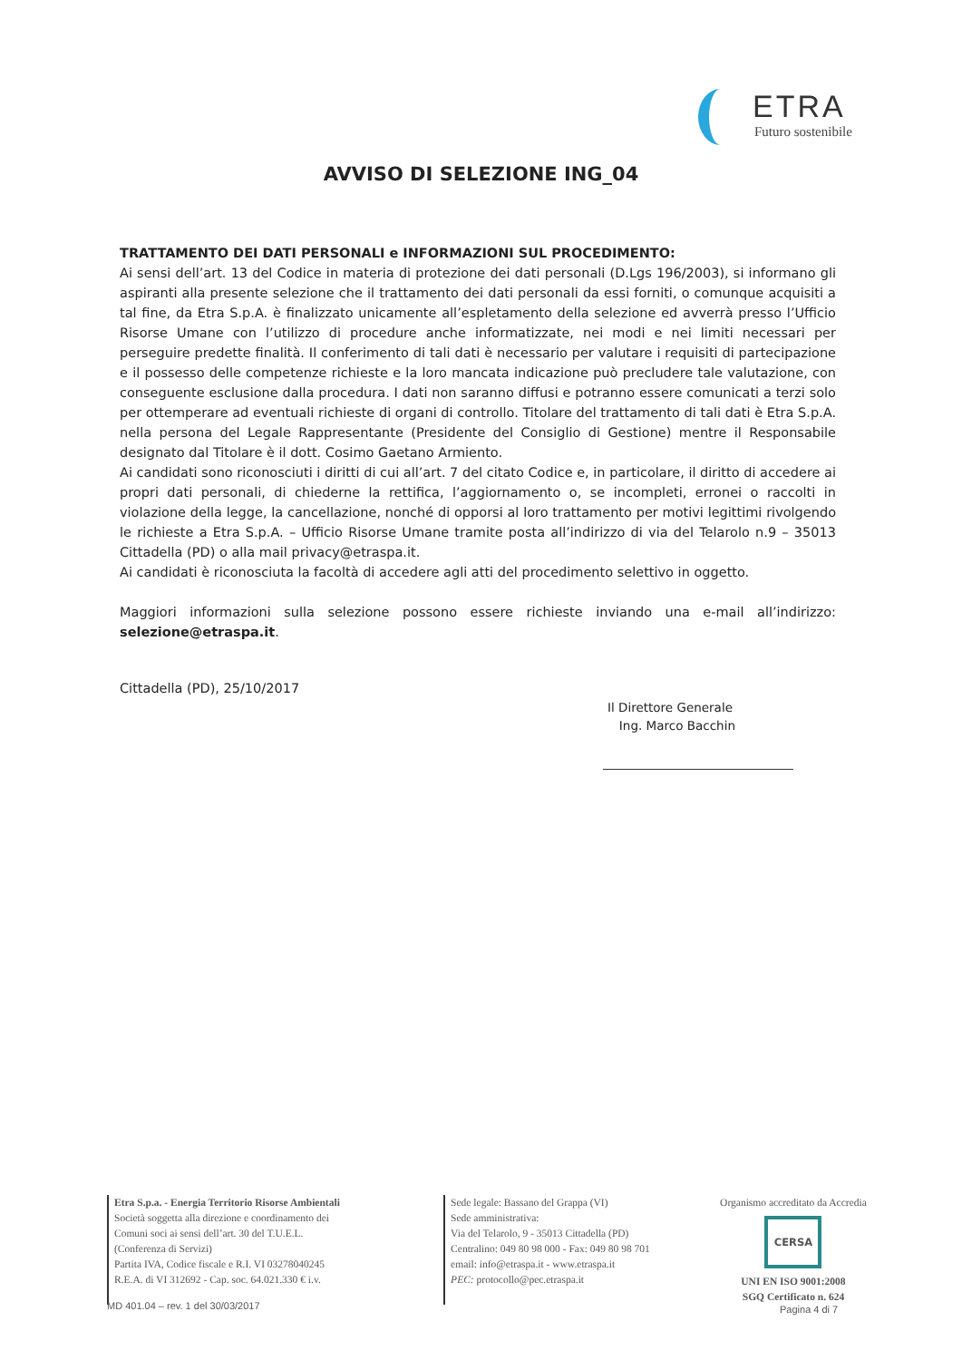ETRA
Futuro sostenibile
AVVISO DI SELEZIONE ING_04
TRATTAMENTO DEI DATI PERSONALI e INFORMAZIONI SUL PROCEDIMENTO:
Ai sensi dell’art. 13 del Codice in materia di protezione dei dati personali (D.Lgs 196/2003), si informano gli aspiranti alla presente selezione che il trattamento dei dati personali da essi forniti, o comunque acquisiti a tal fine, da Etra S.p.A. è finalizzato unicamente all’espletamento della selezione ed avverrà presso l’Ufficio Risorse Umane con l’utilizzo di procedure anche informatizzate, nei modi e nei limiti necessari per perseguire predette finalità. Il conferimento di tali dati è necessario per valutare i requisiti di partecipazione e il possesso delle competenze richieste e la loro mancata indicazione può precludere tale valutazione, con conseguente esclusione dalla procedura. I dati non saranno diffusi e potranno essere comunicati a terzi solo per ottemperare ad eventuali richieste di organi di controllo. Titolare del trattamento di tali dati è Etra S.p.A. nella persona del Legale Rappresentante (Presidente del Consiglio di Gestione) mentre il Responsabile designato dal Titolare è il dott. Cosimo Gaetano Armiento.
Ai candidati sono riconosciuti i diritti di cui all’art. 7 del citato Codice e, in particolare, il diritto di accedere ai propri dati personali, di chiederne la rettifica, l’aggiornamento o, se incompleti, erronei o raccolti in violazione della legge, la cancellazione, nonché di opporsi al loro trattamento per motivi legittimi rivolgendo le richieste a Etra S.p.A. – Ufficio Risorse Umane tramite posta all’indirizzo di via del Telarolo n.9 – 35013 Cittadella (PD) o alla mail privacy@etraspa.it.
Ai candidati è riconosciuta la facoltà di accedere agli atti del procedimento selettivo in oggetto.
Maggiori informazioni sulla selezione possono essere richieste inviando una e-mail all’indirizzo: selezione@etraspa.it.
Cittadella (PD), 25/10/2017
Il Direttore Generale
Ing. Marco Bacchin
Etra S.p.a. - Energia Territorio Risorse Ambientali
Società soggetta alla direzione e coordinamento dei
Comuni soci ai sensi dell’art. 30 del T.U.E.L.
(Conferenza di Servizi)
Partita IVA, Codice fiscale e R.I. VI 03278040245
R.E.A. di VI 312692 - Cap. soc. 64.021.330 € i.v.
Sede legale: Bassano del Grappa (VI)
Sede amministrativa:
Via del Telarolo, 9 - 35013 Cittadella (PD)
Centralino: 049 80 98 000 - Fax: 049 80 98 701
email: info@etraspa.it - www.etraspa.it
PEC: protocollo@pec.etraspa.it
Organismo accreditato da Accredia
CERSA
UNI EN ISO 9001:2008
SGQ Certificato n. 624
MD 401.04 – rev. 1 del 30/03/2017
Pagina 4 di 7